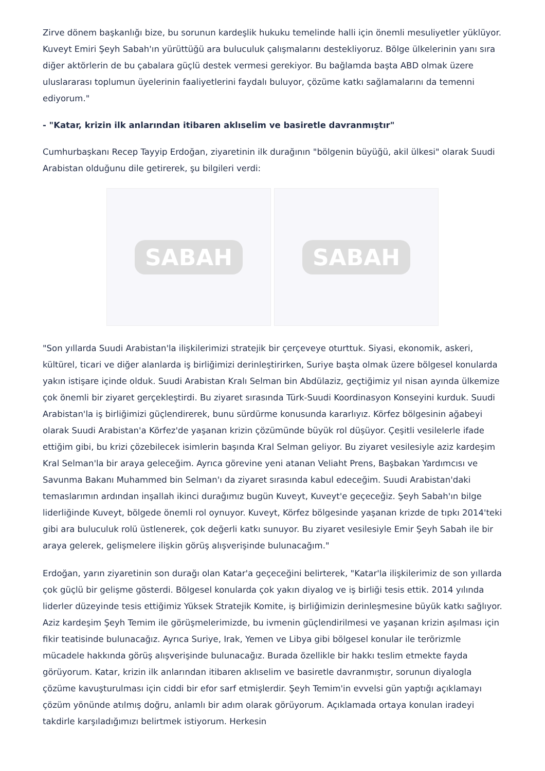Zirve dönem başkanlığı bize, bu sorunun kardeşlik hukuku temelinde halli için önemli mesuliyetler yüklüyor. Kuveyt Emiri Şeyh Sabah'ın yürüttüğü ara buluculuk çalışmalarını destekliyoruz. Bölge ülkelerinin yanı sıra diğer aktörlerin de bu çabalara güçlü destek vermesi gerekiyor. Bu bağlamda başta ABD olmak üzere uluslararası toplumun üyelerinin faaliyetlerini faydalı buluyor, çözüme katkı sağlamalarını da temenni ediyorum."
- "Katar, krizin ilk anlarından itibaren aklıselim ve basiretle davranmıştır"
Cumhurbaşkanı Recep Tayyip Erdoğan, ziyaretinin ilk durağının "bölgenin büyüğü, akil ülkesi" olarak Suudi Arabistan olduğunu dile getirerek, şu bilgileri verdi:
SABAH SABAH
"Son yıllarda Suudi Arabistan'la ilişkilerimizi stratejik bir çerçeveye oturttuk. Siyasi, ekonomik, askeri, kültürel, ticari ve diğer alanlarda iş birliğimizi derinleştirirken, Suriye başta olmak üzere bölgesel konularda yakın istişare içinde olduk. Suudi Arabistan Kralı Selman bin Abdülaziz, geçtiğimiz yıl nisan ayında ülkemize çok önemli bir ziyaret gerçekleştirdi. Bu ziyaret sırasında Türk-Suudi Koordinasyon Konseyini kurduk. Suudi Arabistan'la iş birliğimizi güçlendirerek, bunu sürdürme konusunda kararlıyız. Körfez bölgesinin ağabeyi olarak Suudi Arabistan'a Körfez'de yaşanan krizin çözümünde büyük rol düşüyor. Çeşitli vesilelerle ifade ettiğim gibi, bu krizi çözebilecek isimlerin başında Kral Selman geliyor. Bu ziyaret vesilesiyle aziz kardeşim Kral Selman'la bir araya geleceğim. Ayrıca görevine yeni atanan Veliaht Prens, Başbakan Yardımcısı ve Savunma Bakanı Muhammed bin Selman'ı da ziyaret sırasında kabul edeceğim. Suudi Arabistan'daki temaslarımın ardından inşallah ikinci durağımız bugün Kuveyt, Kuveyt'e geçeceğiz. Şeyh Sabah'ın bilge liderliğinde Kuveyt, bölgede önemli rol oynuyor. Kuveyt, Körfez bölgesinde yaşanan krizde de tıpkı 2014'teki gibi ara buluculuk rolü üstlenerek, çok değerli katkı sunuyor. Bu ziyaret vesilesiyle Emir Şeyh Sabah ile bir araya gelerek, gelişmelere ilişkin görüş alışverişinde bulunacağım."
Erdoğan, yarın ziyaretinin son durağı olan Katar'a geçeceğini belirterek, "Katar'la ilişkilerimiz de son yıllarda çok güçlü bir gelişme gösterdi. Bölgesel konularda çok yakın diyalog ve iş birliği tesis ettik. 2014 yılında liderler düzeyinde tesis ettiğimiz Yüksek Stratejik Komite, iş birliğimizin derinleşmesine büyük katkı sağlıyor. Aziz kardeşim Şeyh Temim ile görüşmelerimizde, bu ivmenin güçlendirilmesi ve yaşanan krizin aşılması için fikir teatisinde bulunacağız. Ayrıca Suriye, Irak, Yemen ve Libya gibi bölgesel konular ile terörizmle mücadele hakkında görüş alışverişinde bulunacağız. Burada özellikle bir hakkı teslim etmekte fayda görüyorum. Katar, krizin ilk anlarından itibaren aklıselim ve basiretle davranmıştır, sorunun diyalogla çözüme kavuşturulması için ciddi bir efor sarf etmişlerdir. Şeyh Temim'in evvelsi gün yaptığı açıklamayı çözüm yönünde atılmış doğru, anlamlı bir adım olarak görüyorum. Açıklamada ortaya konulan iradeyi takdirle karşıladığımızı belirtmek istiyorum. Herkesin